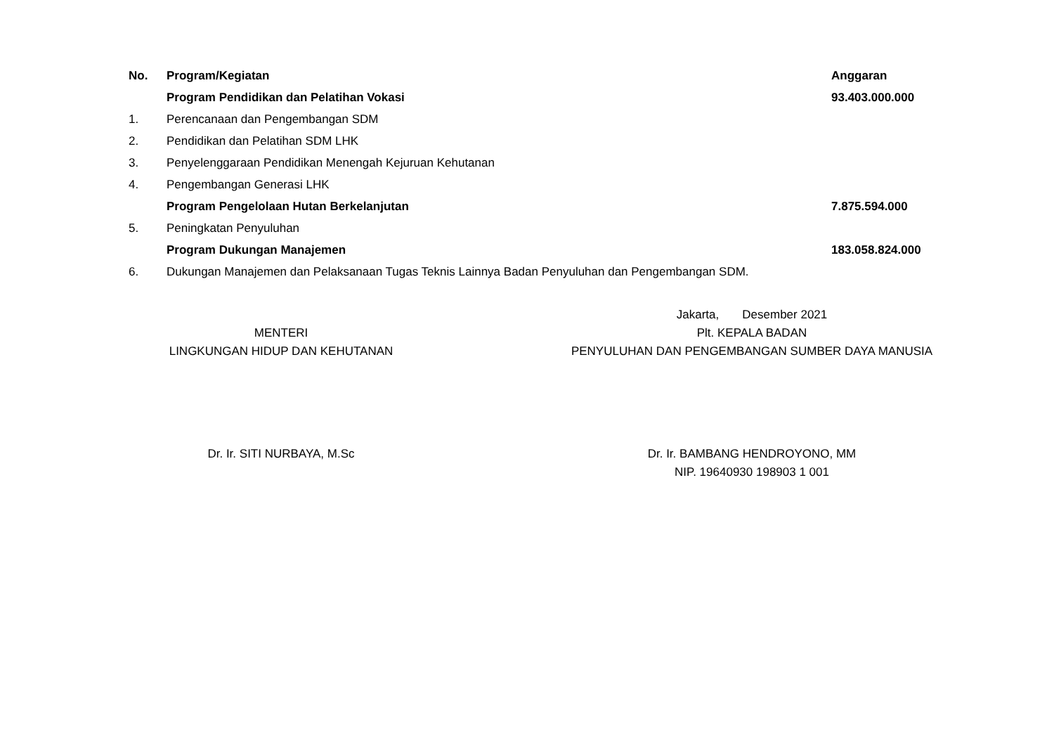| No. | Program/Kegiatan | Anggaran |
| --- | --- | --- |
| | Program Pendidikan dan Pelatihan Vokasi | 93.403.000.000 |
| 1. | Perencanaan dan Pengembangan SDM | |
| 2. | Pendidikan dan Pelatihan SDM LHK | |
| 3. | Penyelenggaraan Pendidikan Menengah Kejuruan Kehutanan | |
| 4. | Pengembangan Generasi LHK | |
| | Program Pengelolaan Hutan Berkelanjutan | 7.875.594.000 |
| 5. | Peningkatan Penyuluhan | |
| | Program Dukungan Manajemen | 183.058.824.000 |
| 6. | Dukungan Manajemen dan Pelaksanaan Tugas Teknis Lainnya Badan Penyuluhan dan Pengembangan SDM. | |
MENTERI
LINGKUNGAN HIDUP DAN KEHUTANAN
Dr. Ir. SITI NURBAYA, M.Sc
Jakarta, Desember 2021
Plt. KEPALA BADAN
PENYULUHAN DAN PENGEMBANGAN SUMBER DAYA MANUSIA
Dr. Ir. BAMBANG HENDROYONO, MM
NIP. 19640930 198903 1 001